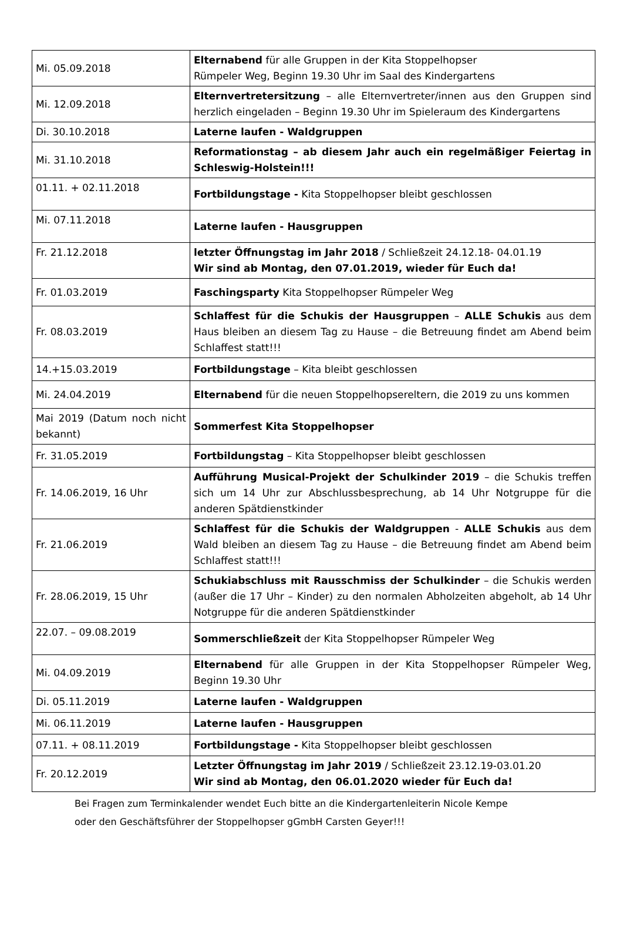| Mi. 05.09.2018 | Elternabend für alle Gruppen in der Kita Stoppelhopser Rümpeler Weg, Beginn 19.30 Uhr im Saal des Kindergartens |
| Mi. 12.09.2018 | Elternvertretersitzung – alle Elternvertreter/innen aus den Gruppen sind herzlich eingeladen – Beginn 19.30 Uhr im Spieleraum des Kindergartens |
| Di. 30.10.2018 | Laterne laufen - Waldgruppen |
| Mi. 31.10.2018 | Reformationstag – ab diesem Jahr auch ein regelmäßiger Feiertag in Schleswig-Holstein!!! |
| 01.11. + 02.11.2018 | Fortbildungstage - Kita Stoppelhopser bleibt geschlossen |
| Mi. 07.11.2018 | Laterne laufen - Hausgruppen |
| Fr. 21.12.2018 | letzter Öffnungstag im Jahr 2018 / Schließzeit 24.12.18- 04.01.19 Wir sind ab Montag, den 07.01.2019, wieder für Euch da! |
| Fr. 01.03.2019 | Faschingsparty Kita Stoppelhopser Rümpeler Weg |
| Fr. 08.03.2019 | Schlaffest für die Schukis der Hausgruppen – ALLE Schukis aus dem Haus bleiben an diesem Tag zu Hause – die Betreuung findet am Abend beim Schlaffest statt!!! |
| 14.+15.03.2019 | Fortbildungstage – Kita bleibt geschlossen |
| Mi. 24.04.2019 | Elternabend für die neuen Stoppelhopsereltern, die 2019 zu uns kommen |
| Mai 2019 (Datum noch nicht bekannt) | Sommerfest Kita Stoppelhopser |
| Fr. 31.05.2019 | Fortbildungstag – Kita Stoppelhopser bleibt geschlossen |
| Fr. 14.06.2019, 16 Uhr | Aufführung Musical-Projekt der Schulkinder 2019 – die Schukis treffen sich um 14 Uhr zur Abschlussbesprechung, ab 14 Uhr Notgruppe für die anderen Spätdienstkinder |
| Fr. 21.06.2019 | Schlaffest für die Schukis der Waldgruppen - ALLE Schukis aus dem Wald bleiben an diesem Tag zu Hause – die Betreuung findet am Abend beim Schlaffest statt!!! |
| Fr. 28.06.2019, 15 Uhr | Schukiabschluss mit Rausschmiss der Schulkinder – die Schukis werden (außer die 17 Uhr – Kinder) zu den normalen Abholzeiten abgeholt, ab 14 Uhr Notgruppe für die anderen Spätdienstkinder |
| 22.07. – 09.08.2019 | Sommerschließzeit der Kita Stoppelhopser Rümpeler Weg |
| Mi. 04.09.2019 | Elternabend für alle Gruppen in der Kita Stoppelhopser Rümpeler Weg, Beginn 19.30 Uhr |
| Di. 05.11.2019 | Laterne laufen - Waldgruppen |
| Mi. 06.11.2019 | Laterne laufen - Hausgruppen |
| 07.11. + 08.11.2019 | Fortbildungstage - Kita Stoppelhopser bleibt geschlossen |
| Fr. 20.12.2019 | Letzter Öffnungstag im Jahr 2019 / Schließzeit 23.12.19-03.01.20 Wir sind ab Montag, den 06.01.2020 wieder für Euch da! |
Bei Fragen zum Terminkalender wendet Euch bitte an die Kindergartenleiterin Nicole Kempe
oder den Geschäftsführer der Stoppelhopser gGmbH Carsten Geyer!!!